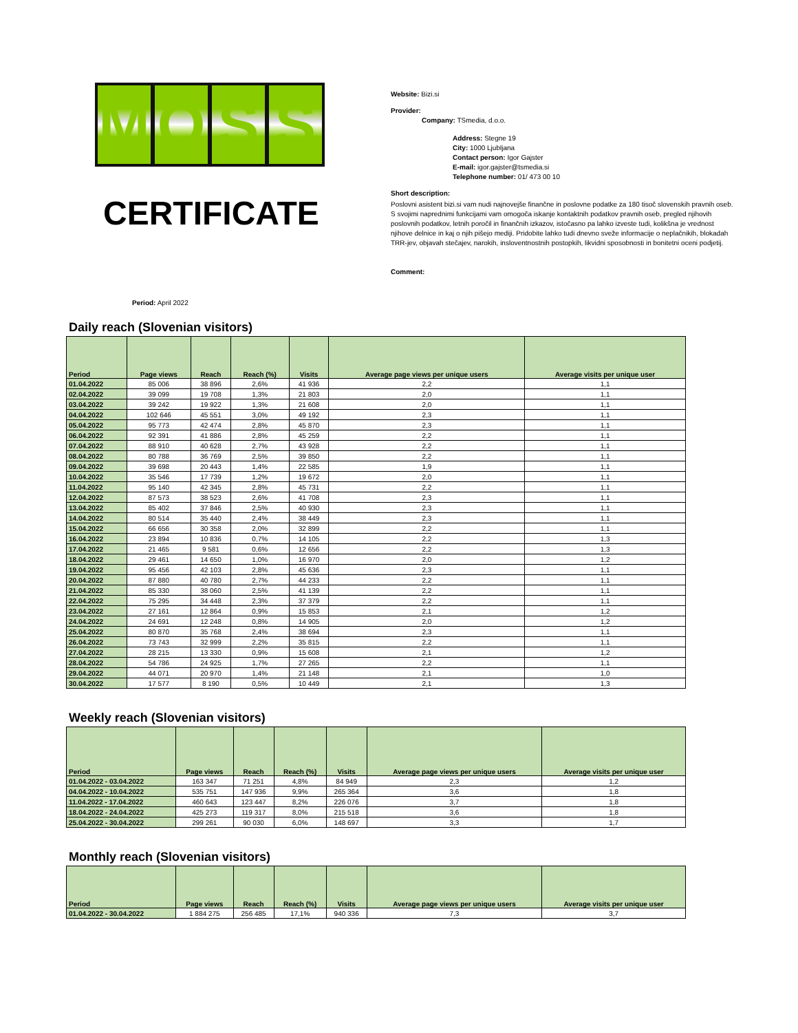M O S Š
CERTIFICATE
Website: Bizi.si
Provider:
Company: TSmedia, d.o.o.
Address: Stegne 19
City: 1000 Ljubljana
Contact person: Igor Gajster
E-mail: igor.gajster@tsmedia.si
Telephone number: 01/ 473 00 10
Short description:
Poslovni asistent bizi.si vam nudi najnovejše finančne in poslovne podatke za 180 tisoč slovenskih pravnih oseb. S svojimi naprednimi funkcijami vam omogoča iskanje kontaktnih podatkov pravnih oseb, pregled njihovih poslovnih podatkov, letnih poročil in finančnih izkazov, istočasno pa lahko izveste tudi, kolikšna je vrednost njihove delnice in kaj o njih pišejo mediji. Pridobite lahko tudi dnevno sveže informacije o neplačnikih, blokadah TRR-jev, objavah stečajev, narokih, insloventnostnih postopkih, likvidni sposobnosti in bonitetni oceni podjetij.
Comment:
Period: April 2022
Daily reach (Slovenian visitors)
| Period | Page views | Reach | Reach (%) | Visits | Average page views per unique users | Average visits per unique user |
| --- | --- | --- | --- | --- | --- | --- |
| 01.04.2022 | 85 006 | 38 896 | 2,6% | 41 936 | 2,2 | 1,1 |
| 02.04.2022 | 39 099 | 19 708 | 1,3% | 21 803 | 2,0 | 1,1 |
| 03.04.2022 | 39 242 | 19 922 | 1,3% | 21 608 | 2,0 | 1,1 |
| 04.04.2022 | 102 646 | 45 551 | 3,0% | 49 192 | 2,3 | 1,1 |
| 05.04.2022 | 95 773 | 42 474 | 2,8% | 45 870 | 2,3 | 1,1 |
| 06.04.2022 | 92 391 | 41 886 | 2,8% | 45 259 | 2,2 | 1,1 |
| 07.04.2022 | 88 910 | 40 628 | 2,7% | 43 928 | 2,2 | 1,1 |
| 08.04.2022 | 80 788 | 36 769 | 2,5% | 39 850 | 2,2 | 1,1 |
| 09.04.2022 | 39 698 | 20 443 | 1,4% | 22 585 | 1,9 | 1,1 |
| 10.04.2022 | 35 546 | 17 739 | 1,2% | 19 672 | 2,0 | 1,1 |
| 11.04.2022 | 95 140 | 42 345 | 2,8% | 45 731 | 2,2 | 1,1 |
| 12.04.2022 | 87 573 | 38 523 | 2,6% | 41 708 | 2,3 | 1,1 |
| 13.04.2022 | 85 402 | 37 846 | 2,5% | 40 930 | 2,3 | 1,1 |
| 14.04.2022 | 80 514 | 35 440 | 2,4% | 38 449 | 2,3 | 1,1 |
| 15.04.2022 | 66 656 | 30 358 | 2,0% | 32 899 | 2,2 | 1,1 |
| 16.04.2022 | 23 894 | 10 836 | 0,7% | 14 105 | 2,2 | 1,3 |
| 17.04.2022 | 21 465 | 9 581 | 0,6% | 12 656 | 2,2 | 1,3 |
| 18.04.2022 | 29 461 | 14 650 | 1,0% | 16 970 | 2,0 | 1,2 |
| 19.04.2022 | 95 456 | 42 103 | 2,8% | 45 636 | 2,3 | 1,1 |
| 20.04.2022 | 87 880 | 40 780 | 2,7% | 44 233 | 2,2 | 1,1 |
| 21.04.2022 | 85 330 | 38 060 | 2,5% | 41 139 | 2,2 | 1,1 |
| 22.04.2022 | 75 295 | 34 448 | 2,3% | 37 379 | 2,2 | 1,1 |
| 23.04.2022 | 27 161 | 12 864 | 0,9% | 15 853 | 2,1 | 1,2 |
| 24.04.2022 | 24 691 | 12 248 | 0,8% | 14 905 | 2,0 | 1,2 |
| 25.04.2022 | 80 870 | 35 768 | 2,4% | 38 694 | 2,3 | 1,1 |
| 26.04.2022 | 73 743 | 32 999 | 2,2% | 35 815 | 2,2 | 1,1 |
| 27.04.2022 | 28 215 | 13 330 | 0,9% | 15 608 | 2,1 | 1,2 |
| 28.04.2022 | 54 786 | 24 925 | 1,7% | 27 265 | 2,2 | 1,1 |
| 29.04.2022 | 44 071 | 20 970 | 1,4% | 21 148 | 2,1 | 1,0 |
| 30.04.2022 | 17 577 | 8 190 | 0,5% | 10 449 | 2,1 | 1,3 |
Weekly reach (Slovenian visitors)
| Period | Page views | Reach | Reach (%) | Visits | Average page views per unique users | Average visits per unique user |
| --- | --- | --- | --- | --- | --- | --- |
| 01.04.2022 - 03.04.2022 | 163 347 | 71 251 | 4,8% | 84 949 | 2,3 | 1,2 |
| 04.04.2022 - 10.04.2022 | 535 751 | 147 936 | 9,9% | 265 364 | 3,6 | 1,8 |
| 11.04.2022 - 17.04.2022 | 460 643 | 123 447 | 8,2% | 226 076 | 3,7 | 1,8 |
| 18.04.2022 - 24.04.2022 | 425 273 | 119 317 | 8,0% | 215 518 | 3,6 | 1,8 |
| 25.04.2022 - 30.04.2022 | 299 261 | 90 030 | 6,0% | 148 697 | 3,3 | 1,7 |
Monthly reach (Slovenian visitors)
| Period | Page views | Reach | Reach (%) | Visits | Average page views per unique users | Average visits per unique user |
| --- | --- | --- | --- | --- | --- | --- |
| 01.04.2022 - 30.04.2022 | 1 884 275 | 256 485 | 17,1% | 940 336 | 7,3 | 3,7 |